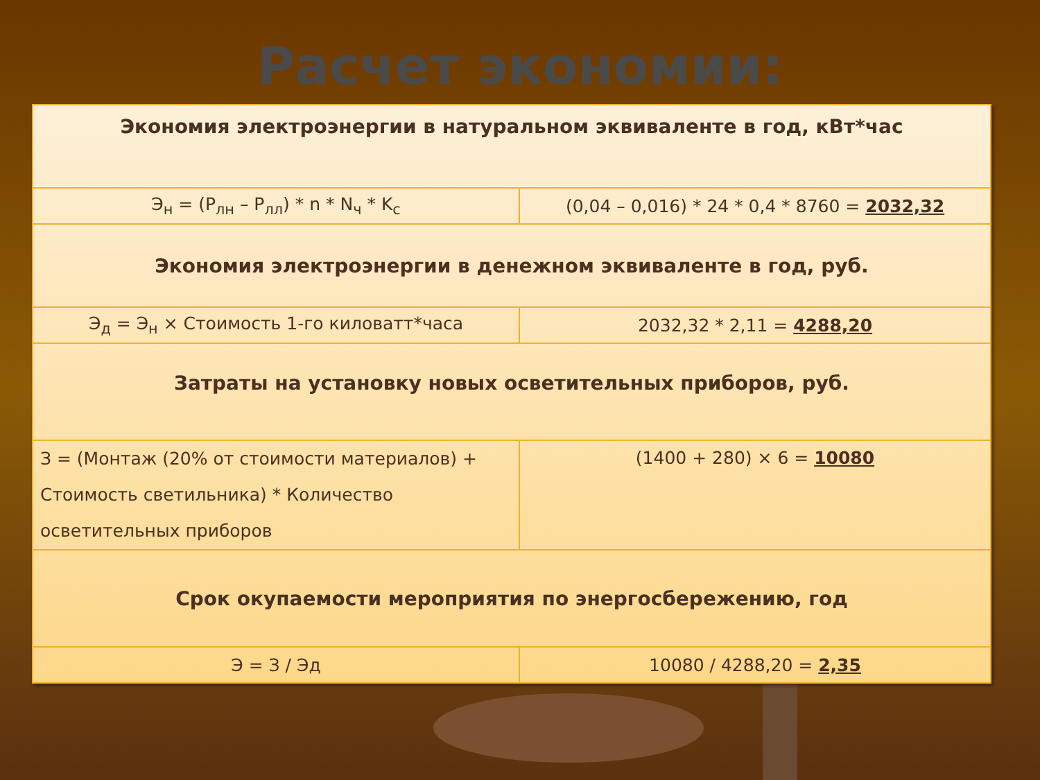Расчет экономии:
| Экономия электроэнергии в натуральном эквиваленте в год, кВт*час | |
| Э<sub>н</sub> = (Р<sub>лн</sub> – Р<sub>лл</sub>) * n * N<sub>ч</sub> * K<sub>c</sub> | (0,04 – 0,016) * 24 * 0,4 * 8760 = 2032,32 |
| Экономия электроэнергии в денежном эквиваленте в год, руб. | |
| Э<sub>д</sub> = Э<sub>н</sub> × Стоимость 1-го киловатт*часа | 2032,32 * 2,11 = 4288,20 |
| Затраты на установку новых осветительных приборов, руб. | |
| З = (Монтаж (20% от стоимости материалов) + Стоимость светильника) * Количество осветительных приборов | (1400 + 280) × 6 = 10080 |
| Срок окупаемости мероприятия по энергосбережению, год | |
| Э = З / Эд | 10080 / 4288,20 = 2,35 |